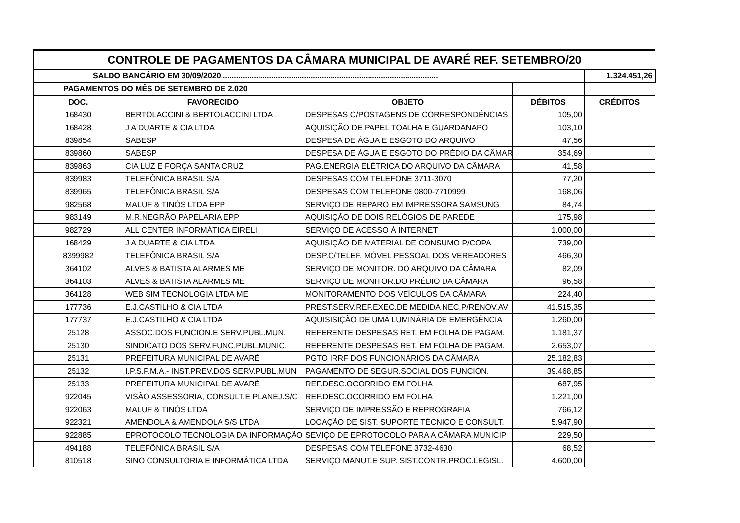| CONTROLE DE PAGAMENTOS DA CÂMARA MUNICIPAL DE AVARÉ REF. SETEMBRO/20 | | | | |
| SALDO BANCÁRIO EM 30/09/2020................................................................................................... | | | | 1.324.451,26 |
| PAGAMENTOS DO MÊS DE SETEMBRO DE 2.020 | | | | |
| DOC. | FAVORECIDO | OBJETO | DÉBITOS | CRÉDITOS |
| 168430 | BERTOLACCINI & BERTOLACCINI LTDA | DESPESAS C/POSTAGENS DE CORRESPONDÊNCIAS | 105,00 | |
| 168428 | J A DUARTE & CIA LTDA | AQUISIÇÃO DE PAPEL TOALHA E GUARDANAPO | 103,10 | |
| 839854 | SABESP | DESPESA DE ÁGUA E ESGOTO DO ARQUIVO | 47,56 | |
| 839860 | SABESP | DESPESA DE ÁGUA E ESGOTO DO PRÉDIO DA CÂMAR | 354,69 | |
| 839863 | CIA LUZ E FORÇA SANTA CRUZ | PAG.ENERGIA ELÉTRICA DO ARQUIVO DA CÂMARA | 41,58 | |
| 839983 | TELEFÔNICA BRASIL S/A | DESPESAS COM TELEFONE 3711-3070 | 77,20 | |
| 839965 | TELEFÔNICA BRASIL S/A | DESPESAS COM TELEFONE 0800-7710999 | 168,06 | |
| 982568 | MALUF & TINÓS LTDA EPP | SERVIÇO DE REPARO EM IMPRESSORA SAMSUNG | 84,74 | |
| 983149 | M.R.NEGRÃO PAPELARIA EPP | AQUISIÇÃO DE DOIS RELÓGIOS DE PAREDE | 175,98 | |
| 982729 | ALL CENTER INFORMÁTICA EIRELI | SERVIÇO DE ACESSO À INTERNET | 1.000,00 | |
| 168429 | J A DUARTE & CIA LTDA | AQUISIÇÃO DE MATERIAL DE CONSUMO P/COPA | 739,00 | |
| 8399982 | TELEFÔNICA BRASIL S/A | DESP.C/TELEF. MÓVEL PESSOAL DOS VEREADORES | 466,30 | |
| 364102 | ALVES & BATISTA ALARMES ME | SERVIÇO DE MONITOR. DO ARQUIVO DA CÂMARA | 82,09 | |
| 364103 | ALVES & BATISTA ALARMES ME | SERVIÇO DE MONITOR.DO PRÉDIO DA CÂMARA | 96,58 | |
| 364128 | WEB SIM TECNOLOGIA LTDA ME | MONITORAMENTO DOS VEÍCULOS DA CÂMARA | 224,40 | |
| 177736 | E.J.CASTILHO & CIA LTDA | PREST.SERV.REF.EXEC.DE MEDIDA NEC.P/RENOV.AV | 41.515,35 | |
| 177737 | E.J.CASTILHO & CIA LTDA | AQUISISIÇÃO DE UMA LUMINÁRIA DE EMERGÊNCIA | 1.260,00 | |
| 25128 | ASSOC.DOS FUNCION.E SERV.PUBL.MUN. | REFERENTE DESPESAS RET. EM FOLHA DE PAGAM. | 1.181,37 | |
| 25130 | SINDICATO DOS SERV.FUNC.PUBL.MUNIC. | REFERENTE DESPESAS RET. EM FOLHA DE PAGAM. | 2.653,07 | |
| 25131 | PREFEITURA MUNICIPAL DE AVARÉ | PGTO IRRF DOS FUNCIONÁRIOS DA CÂMARA | 25.182,83 | |
| 25132 | I.P.S.P.M.A.- INST.PREV.DOS SERV.PUBL.MUN | PAGAMENTO DE SEGUR.SOCIAL DOS FUNCION. | 39.468,85 | |
| 25133 | PREFEITURA MUNICIPAL DE AVARÉ | REF.DESC.OCORRIDO EM FOLHA | 687,95 | |
| 922045 | VISÃO ASSESSORIA, CONSULT.E PLANEJ.S/C | REF.DESC.OCORRIDO EM FOLHA | 1.221,00 | |
| 922063 | MALUF & TINÓS LTDA | SERVIÇO DE IMPRESSÃO E REPROGRAFIA | 766,12 | |
| 922321 | AMENDOLA & AMENDOLA S/S LTDA | LOCAÇÃO DE SIST. SUPORTE TÉCNICO E CONSULT. | 5.947,90 | |
| 922885 | EPROTOCOLO TECNOLOGIA DA INFORMAÇÃO | SEVIÇO DE EPROTOCOLO PARA A CÂMARA MUNICIP | 229,50 | |
| 494188 | TELEFÔNICA BRASIL S/A | DESPESAS COM TELEFONE 3732-4630 | 68,52 | |
| 810518 | SINO CONSULTORIA E INFORMÁTICA LTDA | SERVIÇO MANUT.E SUP. SIST.CONTR.PROC.LEGISL. | 4.600,00 | |